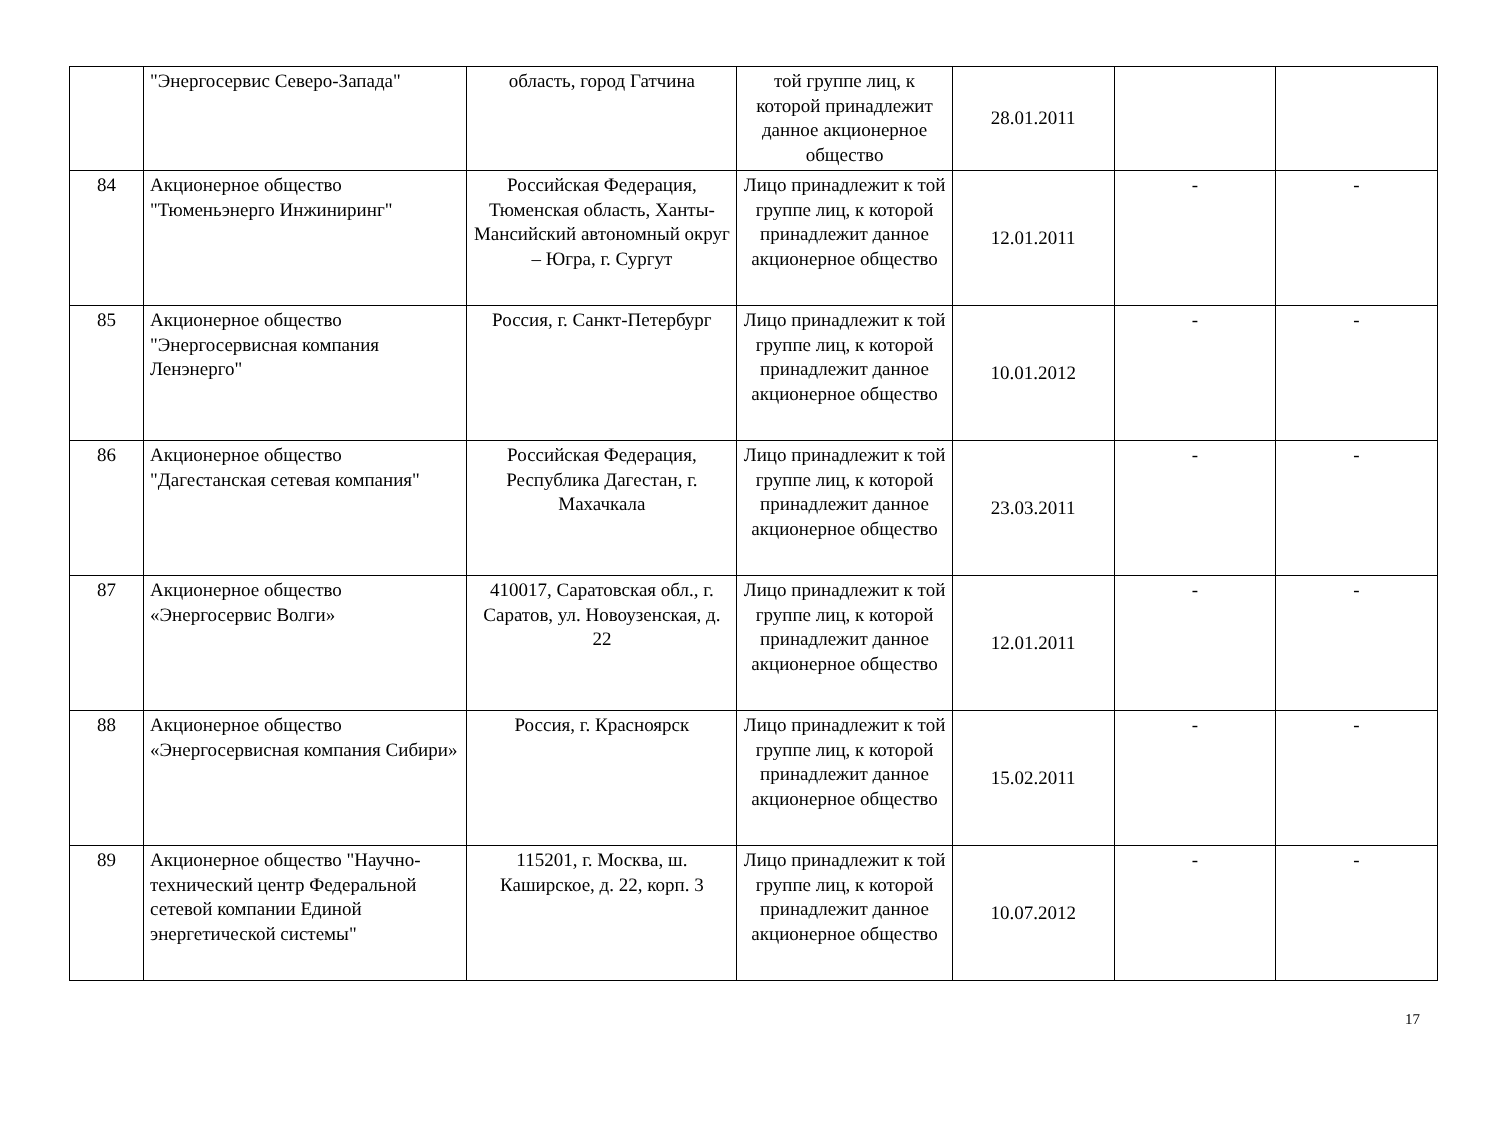| | "Энергосервис Северо-Запада" | область, город Гатчина | той группе лиц, к которой принадлежит данное акционерное общество | 28.01.2011 | | |
| 84 | Акционерное общество "Тюменьэнерго Инжиниринг" | Российская Федерация, Тюменская область, Ханты-Мансийский автономный округ – Югра, г. Сургут | Лицо принадлежит к той группе лиц, к которой принадлежит данное акционерное общество | 12.01.2011 | - | - |
| 85 | Акционерное общество "Энергосервисная компания Ленэнерго" | Россия, г. Санкт-Петербург | Лицо принадлежит к той группе лиц, к которой принадлежит данное акционерное общество | 10.01.2012 | - | - |
| 86 | Акционерное общество "Дагестанская сетевая компания" | Российская Федерация, Республика Дагестан, г. Махачкала | Лицо принадлежит к той группе лиц, к которой принадлежит данное акционерное общество | 23.03.2011 | - | - |
| 87 | Акционерное общество «Энергосервис Волги» | 410017, Саратовская обл., г. Саратов, ул. Новоузенская, д. 22 | Лицо принадлежит к той группе лиц, к которой принадлежит данное акционерное общество | 12.01.2011 | - | - |
| 88 | Акционерное общество «Энергосервисная компания Сибири» | Россия, г. Красноярск | Лицо принадлежит к той группе лиц, к которой принадлежит данное акционерное общество | 15.02.2011 | - | - |
| 89 | Акционерное общество "Научно-технический центр Федеральной сетевой компании Единой энергетической системы" | 115201, г. Москва, ш. Каширское, д. 22, корп. 3 | Лицо принадлежит к той группе лиц, к которой принадлежит данное акционерное общество | 10.07.2012 | - | - |
17